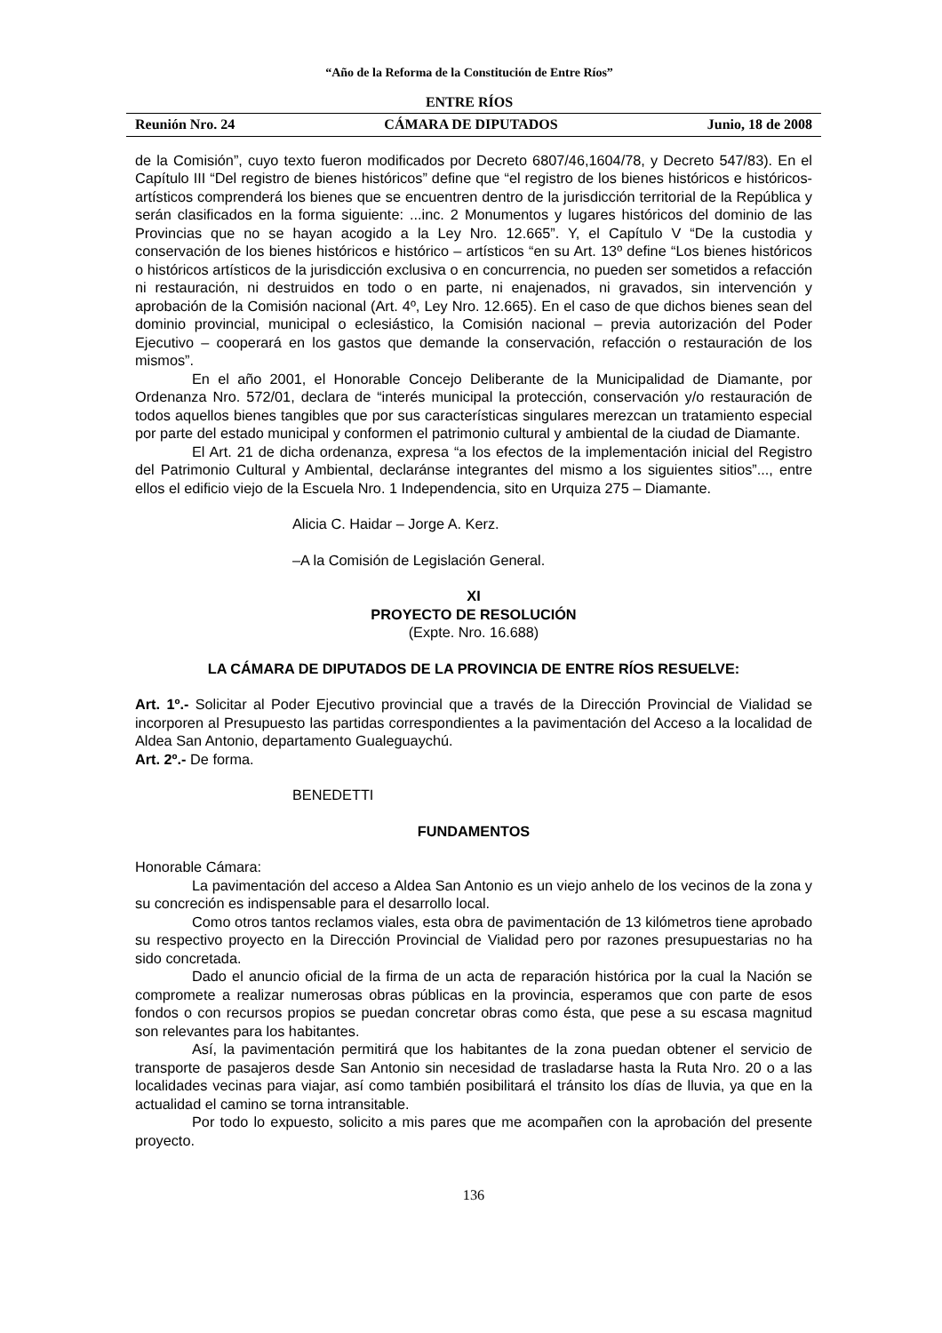“Año de la Reforma de la Constitución de Entre Ríos”
ENTRE RÍOS
Reunión Nro. 24 CÁMARA DE DIPUTADOS Junio, 18 de 2008
de la Comisión”, cuyo texto fueron modificados por Decreto 6807/46,1604/78, y Decreto 547/83). En el Capítulo III “Del registro de bienes históricos” define que “el registro de los bienes históricos e históricos-artísticos comprenderá los bienes que se encuentren dentro de la jurisdicción territorial de la República y serán clasificados en la forma siguiente: ...inc. 2 Monumentos y lugares históricos del dominio de las Provincias que no se hayan acogido a la Ley Nro. 12.665”. Y, el Capítulo V “De la custodia y conservación de los bienes históricos e histórico – artísticos “en su Art. 13º define “Los bienes históricos o históricos artísticos de la jurisdicción exclusiva o en concurrencia, no pueden ser sometidos a refacción ni restauración, ni destruidos en todo o en parte, ni enajenados, ni gravados, sin intervención y aprobación de la Comisión nacional (Art. 4º, Ley Nro. 12.665). En el caso de que dichos bienes sean del dominio provincial, municipal o eclesiástico, la Comisión nacional – previa autorización del Poder Ejecutivo – cooperará en los gastos que demande la conservación, refacción o restauración de los mismos”.
En el año 2001, el Honorable Concejo Deliberante de la Municipalidad de Diamante, por Ordenanza Nro. 572/01, declara de “interés municipal la protección, conservación y/o restauración de todos aquellos bienes tangibles que por sus características singulares merezcan un tratamiento especial por parte del estado municipal y conformen el patrimonio cultural y ambiental de la ciudad de Diamante.
El Art. 21 de dicha ordenanza, expresa “a los efectos de la implementación inicial del Registro del Patrimonio Cultural y Ambiental, declaránse integrantes del mismo a los siguientes sitios”..., entre ellos el edificio viejo de la Escuela Nro. 1 Independencia, sito en Urquiza 275 – Diamante.
Alicia C. Haidar – Jorge A. Kerz.
–A la Comisión de Legislación General.
XI
PROYECTO DE RESOLUCIÓN
(Expte. Nro. 16.688)
LA CÁMARA DE DIPUTADOS DE LA PROVINCIA DE ENTRE RÍOS RESUELVE:
Art. 1º.- Solicitar al Poder Ejecutivo provincial que a través de la Dirección Provincial de Vialidad se incorporen al Presupuesto las partidas correspondientes a la pavimentación del Acceso a la localidad de Aldea San Antonio, departamento Gualeguaychú.
Art. 2º.- De forma.
BENEDETTI
FUNDAMENTOS
Honorable Cámara:
La pavimentación del acceso a Aldea San Antonio es un viejo anhelo de los vecinos de la zona y su concreción es indispensable para el desarrollo local.
Como otros tantos reclamos viales, esta obra de pavimentación de 13 kilómetros tiene aprobado su respectivo proyecto en la Dirección Provincial de Vialidad pero por razones presupuestarias no ha sido concretada.
Dado el anuncio oficial de la firma de un acta de reparación histórica por la cual la Nación se compromete a realizar numerosas obras públicas en la provincia, esperamos que con parte de esos fondos o con recursos propios se puedan concretar obras como ésta, que pese a su escasa magnitud son relevantes para los habitantes.
Así, la pavimentación permitirá que los habitantes de la zona puedan obtener el servicio de transporte de pasajeros desde San Antonio sin necesidad de trasladarse hasta la Ruta Nro. 20 o a las localidades vecinas para viajar, así como también posibilitará el tránsito los días de lluvia, ya que en la actualidad el camino se torna intransitable.
Por todo lo expuesto, solicito a mis pares que me acompañen con la aprobación del presente proyecto.
136